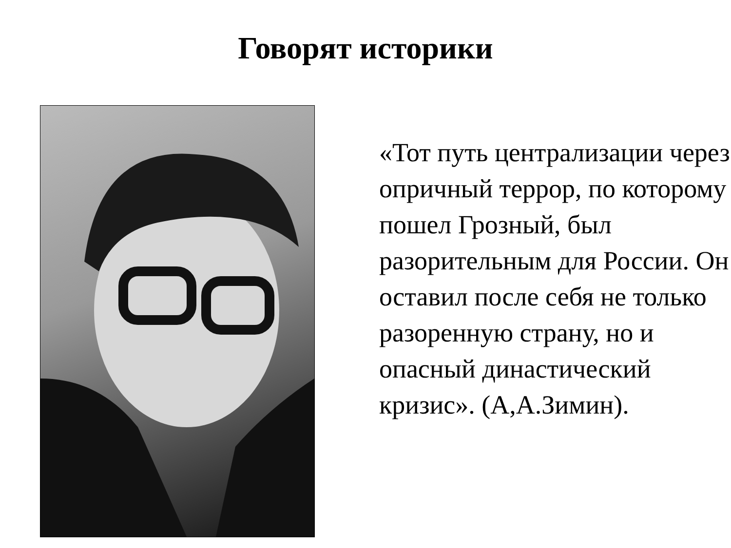Говорят историки
«Тот путь централизации через опричный террор, по которому пошел Грозный, был разорительным для России. Он оставил после себя не только разоренную страну, но и опасный династический кризис». (А,А.Зимин).